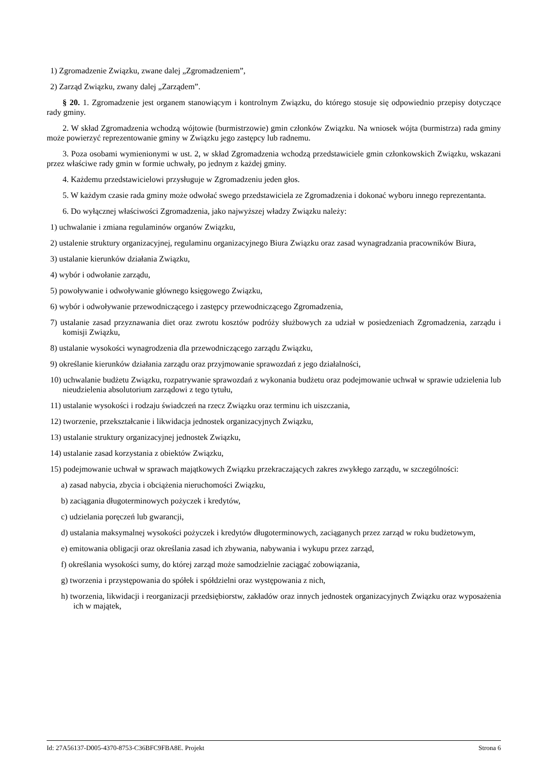1) Zgromadzenie Związku, zwane dalej „Zgromadzeniem”,
2) Zarząd Związku, zwany dalej „Zarządem”.
§ 20. 1. Zgromadzenie jest organem stanowiącym i kontrolnym Związku, do którego stosuje się odpowiednio przepisy dotyczące rady gminy.
2. W skład Zgromadzenia wchodzą wójtowie (burmistrzowie) gmin członków Związku. Na wniosek wójta (burmistrza) rada gminy może powierzyć reprezentowanie gminy w Związku jego zastępcy lub radnemu.
3. Poza osobami wymienionymi w ust. 2, w skład Zgromadzenia wchodzą przedstawiciele gmin członkowskich Związku, wskazani przez właściwe rady gmin w formie uchwały, po jednym z każdej gminy.
4. Każdemu przedstawicielowi przysługuje w Zgromadzeniu jeden głos.
5. W każdym czasie rada gminy może odwołać swego przedstawiciela ze Zgromadzenia i dokonać wyboru innego reprezentanta.
6. Do wyłącznej właściwości Zgromadzenia, jako najwyższej władzy Związku należy:
1) uchwalanie i zmiana regulaminów organów Związku,
2) ustalenie struktury organizacyjnej, regulaminu organizacyjnego Biura Związku oraz zasad wynagradzania pracowników Biura,
3) ustalanie kierunków działania Związku,
4) wybór i odwołanie zarządu,
5) powoływanie i odwoływanie głównego księgowego Związku,
6) wybór i odwoływanie przewodniczącego i zastępcy przewodniczącego Zgromadzenia,
7) ustalanie zasad przyznawania diet oraz zwrotu kosztów podróży służbowych za udział w posiedzeniach Zgromadzenia, zarządu i komisji Związku,
8) ustalanie wysokości wynagrodzenia dla przewodniczącego zarządu Związku,
9) określanie kierunków działania zarządu oraz przyjmowanie sprawozdań z jego działalności,
10) uchwalanie budżetu Związku, rozpatrywanie sprawozdań z wykonania budżetu oraz podejmowanie uchwał w sprawie udzielenia lub nieudzielenia absolutorium zarządowi z tego tytułu,
11) ustalanie wysokości i rodzaju świadczeń na rzecz Związku oraz terminu ich uiszczania,
12) tworzenie, przekształcanie i likwidacja jednostek organizacyjnych Związku,
13) ustalanie struktury organizacyjnej jednostek Związku,
14) ustalanie zasad korzystania z obiektów Związku,
15) podejmowanie uchwał w sprawach majątkowych Związku przekraczających zakres zwykłego zarządu, w szczególności:
a) zasad nabycia, zbycia i obciążenia nieruchomości Związku,
b) zaciągania długoterminowych pożyczek i kredytów,
c) udzielania poręczeń lub gwarancji,
d) ustalania maksymalnej wysokości pożyczek i kredytów długoterminowych, zaciąganych przez zarząd w roku budżetowym,
e) emitowania obligacji oraz określania zasad ich zbywania, nabywania i wykupu przez zarząd,
f) określania wysokości sumy, do której zarząd może samodzielnie zaciągać zobowiązania,
g) tworzenia i przystępowania do spółek i spółdzielni oraz występowania z nich,
h) tworzenia, likwidacji i reorganizacji przedsiębiorstw, zakładów oraz innych jednostek organizacyjnych Związku oraz wyposażenia ich w majątek,
Id: 27A56137-D005-4370-8753-C36BFC9FBA8E. Projekt Strona 6